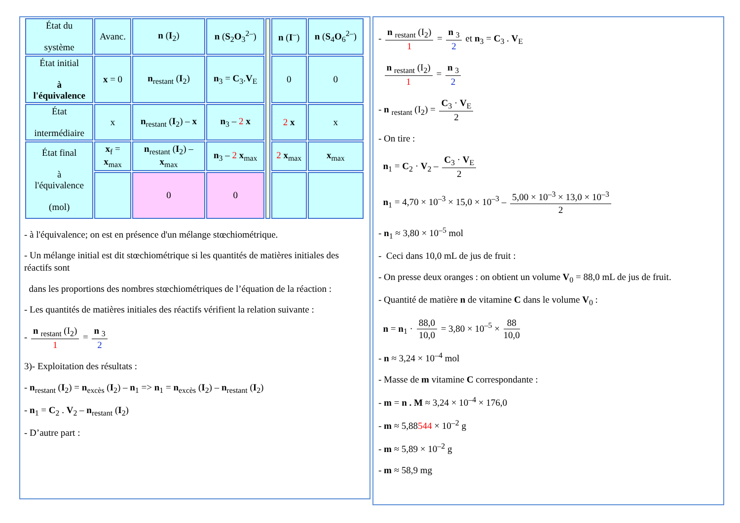| État du système | Avanc. | n ( I<sub>2</sub>) | n ( S<sub>2</sub> O<sub>3</sub><sup>2–</sup>) | | n ( I<sup>–</sup>) | n ( S<sub>4</sub> O<sub>6</sub><sup>2–</sup>) |
| État initial à l'équivalence | x = 0 | n<sub>restant</sub> ( I<sub>2</sub>) | n<sub>3</sub> = C<sub>3</sub>. V<sub>E</sub> | | 0 | 0 |
| État intermédiaire | x | n<sub>restant</sub> ( I<sub>2</sub>) – x | n<sub>3</sub> – 2 x | | 2 x | x |
| État final à l'équivalence (mol) | x<sub>f</sub> = x<sub>max</sub> | n<sub>restant</sub> ( I<sub>2</sub>) – x<sub>max</sub> | n<sub>3</sub> – 2 x<sub>max</sub> | | 2 x<sub>max</sub> | x<sub>max</sub> |
| | | 0 | 0 | | | |
- à l'équivalence; on est en présence d'un mélange stœchiométrique.
- Un mélange initial est dit stœchiométrique si les quantités de matières initiales des réactifs sont
dans les proportions des nombres stœchiométriques de l’équation de la réaction :
- Les quantités de matières initiales des réactifs vérifient la relation suivante :
- n <sub>restant</sub> (I<sub>2</sub>) 1 = n <sub>3</sub> 2
3)- Exploitation des résultats :
- n<sub>restant</sub> (I<sub>2</sub>) = n<sub>excès</sub> (I<sub>2</sub>) – n<sub>1</sub> => n<sub>1</sub> = n<sub>excès</sub> (I<sub>2</sub>) – n<sub>restant</sub> (I<sub>2</sub>)
- n<sub>1</sub> = C<sub>2</sub> . V<sub>2</sub> – n<sub>restant</sub> (I<sub>2</sub>)
- D’autre part :
- n <sub>restant</sub> (I<sub>2</sub>) 1 = n <sub>3</sub> 2 et n<sub>3</sub> = C<sub>3</sub> . V<sub>E</sub>
n <sub>restant</sub> (I<sub>2</sub>) 1 = n <sub>3</sub> 2
- n <sub>restant</sub> (I<sub>2</sub>) = C<sub>3</sub> · V<sub>E</sub> 2
- On tire :
n<sub>1</sub> = C<sub>2</sub> · V<sub>2</sub> – C<sub>3</sub> · V<sub>E</sub> 2
n<sub>1</sub> = 4,70 × 10<sup>–3</sup> × 15,0 × 10<sup>–3</sup> – 5,00 × 10<sup>–3</sup> × 13,0 × 10<sup>–3</sup> 2
- n<sub>1</sub> ≈ 3,80 × 10<sup>–5</sup> mol
- Ceci dans 10,0 mL de jus de fruit :
- On presse deux oranges : on obtient un volume V<sub>0</sub> = 88,0 mL de jus de fruit.
- Quantité de matière n de vitamine C dans le volume V<sub>0</sub> :
n = n<sub>1</sub> · 88,0 10,0 = 3,80 × 10<sup>–5</sup> × 88 10,0
- n ≈ 3,24 × 10<sup>–4</sup> mol
- Masse de m vitamine C correspondante :
- m = n . M ≈ 3,24 × 10<sup>–4</sup> × 176,0
- m ≈ 5,88544 × 10<sup>–2</sup> g
- m ≈ 5,89 × 10<sup>–2</sup> g
- m ≈ 58,9 mg